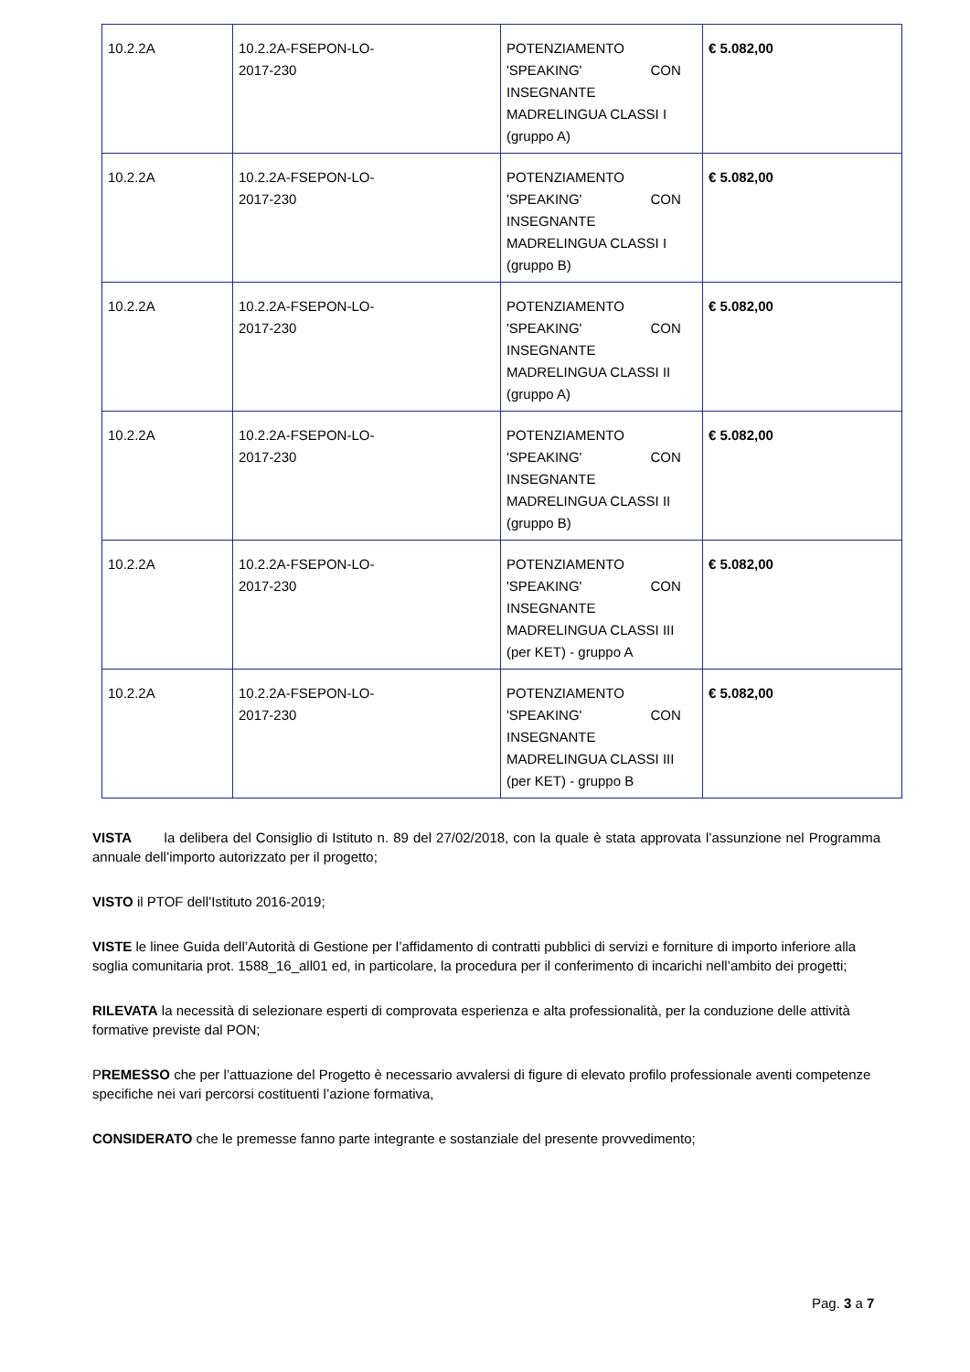| 10.2.2A | 10.2.2A-FSEPON-LO- 2017-230 | POTENZIAMENTO 'SPEAKING' CON INSEGNANTE MADRELINGUA CLASSI I (gruppo A) | € 5.082,00 |
| 10.2.2A | 10.2.2A-FSEPON-LO- 2017-230 | POTENZIAMENTO 'SPEAKING' CON INSEGNANTE MADRELINGUA CLASSI I (gruppo B) | € 5.082,00 |
| 10.2.2A | 10.2.2A-FSEPON-LO- 2017-230 | POTENZIAMENTO 'SPEAKING' CON INSEGNANTE MADRELINGUA CLASSI II (gruppo A) | € 5.082,00 |
| 10.2.2A | 10.2.2A-FSEPON-LO- 2017-230 | POTENZIAMENTO 'SPEAKING' CON INSEGNANTE MADRELINGUA CLASSI II (gruppo B) | € 5.082,00 |
| 10.2.2A | 10.2.2A-FSEPON-LO- 2017-230 | POTENZIAMENTO 'SPEAKING' CON INSEGNANTE MADRELINGUA CLASSI III (per KET) - gruppo A | € 5.082,00 |
| 10.2.2A | 10.2.2A-FSEPON-LO- 2017-230 | POTENZIAMENTO 'SPEAKING' CON INSEGNANTE MADRELINGUA CLASSI III (per KET) - gruppo B | € 5.082,00 |
VISTA la delibera del Consiglio di Istituto n. 89 del 27/02/2018, con la quale è stata approvata l’assunzione nel Programma annuale dell’importo autorizzato per il progetto;
VISTO il PTOF dell’Istituto 2016-2019;
VISTE le linee Guida dell’Autorità di Gestione per l’affidamento di contratti pubblici di servizi e forniture di importo inferiore alla soglia comunitaria prot. 1588_16_all01 ed, in particolare, la procedura per il conferimento di incarichi nell’ambito dei progetti;
RILEVATA la necessità di selezionare esperti di comprovata esperienza e alta professionalità, per la conduzione delle attività formative previste dal PON;
PREMESSO che per l’attuazione del Progetto è necessario avvalersi di figure di elevato profilo professionale aventi competenze specifiche nei vari percorsi costituenti l’azione formativa,
CONSIDERATO che le premesse fanno parte integrante e sostanziale del presente provvedimento;
Pag. 3 a 7